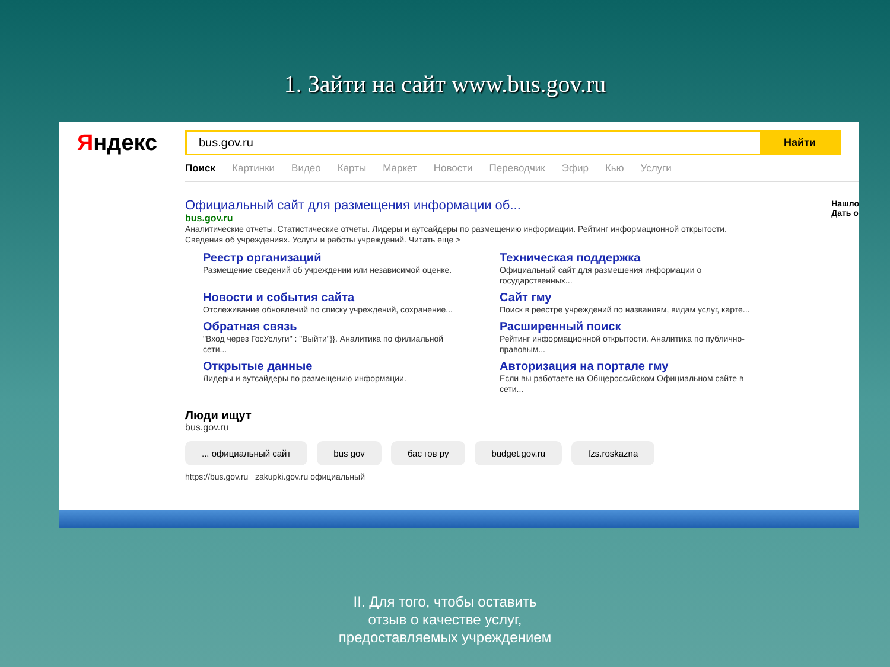1. Зайти на сайт www.bus.gov.ru
Яндекс
bus.gov.ru
Найти
Поиск Картинки Видео Карты Маркет Новости Переводчик Эфир Кью Услуги
Нашло
Дать о
Официальный сайт для размещения информации об...
bus.gov.ru
Аналитические отчеты. Статистические отчеты. Лидеры и аутсайдеры по размещению информации. Рейтинг информационной открытости. Сведения об учреждениях. Услуги и работы учреждений. Читать еще >
Реестр организаций
Размещение сведений об учреждении или независимой оценке.
Техническая поддержка
Официальный сайт для размещения информации о государственных...
Новости и события сайта
Отслеживание обновлений по списку учреждений, сохранение...
Сайт гму
Поиск в реестре учреждений по названиям, видам услуг, карте...
Обратная связь
"Вход через ГосУслуги" : "Выйти"}}. Аналитика по филиальной сети...
Расширенный поиск
Рейтинг информационной открытости. Аналитика по публично-правовым...
Открытые данные
Лидеры и аутсайдеры по размещению информации.
Авторизация на портале гму
Если вы работаете на Общероссийском Официальном сайте в сети...
Люди ищут
bus.gov.ru
... официальный сайт bus gov бас гов ру budget.gov.ru fzs.roskazna
https://bus.gov.ru zakupki.gov.ru официальный
II. Для того, чтобы оставить
отзыв о качестве услуг,
предоставляемых учреждением